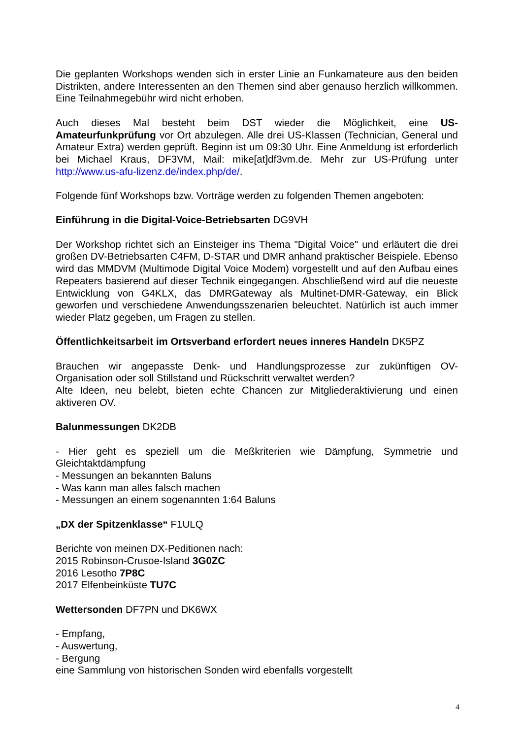Die geplanten Workshops wenden sich in erster Linie an Funkamateure aus den beiden Distrikten, andere Interessenten an den Themen sind aber genauso herzlich willkommen. Eine Teilnahmegebühr wird nicht erhoben.
Auch dieses Mal besteht beim DST wieder die Möglichkeit, eine US-Amateurfunkprüfung vor Ort abzulegen. Alle drei US-Klassen (Technician, General und Amateur Extra) werden geprüft. Beginn ist um 09:30 Uhr. Eine Anmeldung ist erforderlich bei Michael Kraus, DF3VM, Mail: mike[at]df3vm.de. Mehr zur US-Prüfung unter http://www.us-afu-lizenz.de/index.php/de/.
Folgende fünf Workshops bzw. Vorträge werden zu folgenden Themen angeboten:
Einführung in die Digital-Voice-Betriebsarten DG9VH
Der Workshop richtet sich an Einsteiger ins Thema "Digital Voice" und erläutert die drei großen DV-Betriebsarten C4FM, D-STAR und DMR anhand praktischer Beispiele. Ebenso wird das MMDVM (Multimode Digital Voice Modem) vorgestellt und auf den Aufbau eines Repeaters basierend auf dieser Technik eingegangen. Abschließend wird auf die neueste Entwicklung von G4KLX, das DMRGateway als Multinet-DMR-Gateway, ein Blick geworfen und verschiedene Anwendungsszenarien beleuchtet. Natürlich ist auch immer wieder Platz gegeben, um Fragen zu stellen.
Öffentlichkeitsarbeit im Ortsverband erfordert neues inneres Handeln DK5PZ
Brauchen wir angepasste Denk- und Handlungsprozesse zur zukünftigen OV-Organisation oder soll Stillstand und Rückschritt verwaltet werden?
Alte Ideen, neu belebt, bieten echte Chancen zur Mitgliederaktivierung und einen aktiveren OV.
Balunmessungen DK2DB
- Hier geht es speziell um die Meßkriterien wie Dämpfung, Symmetrie und Gleichtaktdämpfung
- Messungen an bekannten Baluns
- Was kann man alles falsch machen
- Messungen an einem sogenannten 1:64 Baluns
„DX der Spitzenklasse“ F1ULQ
Berichte von meinen DX-Peditionen nach:
2015 Robinson-Crusoe-Island 3G0ZC
2016 Lesotho 7P8C
2017 Elfenbeinküste TU7C
Wettersonden DF7PN und DK6WX
- Empfang,
- Auswertung,
- Bergung
eine Sammlung von historischen Sonden wird ebenfalls vorgestellt
4